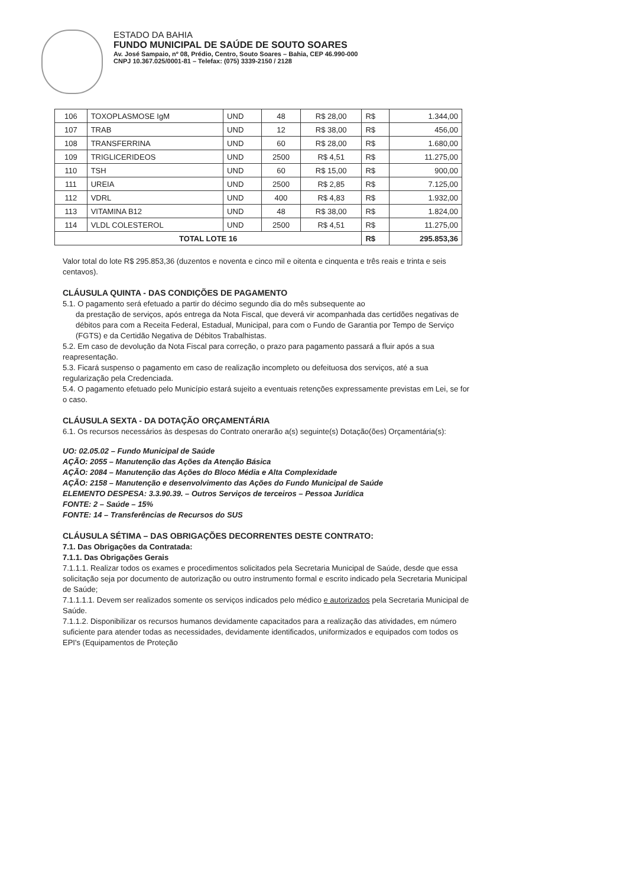ESTADO DA BAHIA
FUNDO MUNICIPAL DE SAÚDE DE SOUTO SOARES
Av. José Sampaio, nº 08, Prédio, Centro, Souto Soares – Bahia, CEP 46.990-000
CNPJ 10.367.025/0001-81 – Telefax: (075) 3339-2150 / 2128
| 106 | TOXOPLASMOSE IgM | UND | 48 | R$ 28,00 | R$ | 1.344,00 |
| 107 | TRAB | UND | 12 | R$ 38,00 | R$ | 456,00 |
| 108 | TRANSFERRINA | UND | 60 | R$ 28,00 | R$ | 1.680,00 |
| 109 | TRIGLICERIDEOS | UND | 2500 | R$ 4,51 | R$ | 11.275,00 |
| 110 | TSH | UND | 60 | R$ 15,00 | R$ | 900,00 |
| 111 | UREIA | UND | 2500 | R$ 2,85 | R$ | 7.125,00 |
| 112 | VDRL | UND | 400 | R$ 4,83 | R$ | 1.932,00 |
| 113 | VITAMINA B12 | UND | 48 | R$ 38,00 | R$ | 1.824,00 |
| 114 | VLDL COLESTEROL | UND | 2500 | R$ 4,51 | R$ | 11.275,00 |
| TOTAL LOTE 16 | | | | | R$ | 295.853,36 |
Valor total do lote R$ 295.853,36 (duzentos e noventa e cinco mil e oitenta e cinquenta e três reais e trinta e seis centavos).
CLÁUSULA QUINTA - DAS CONDIÇÕES DE PAGAMENTO
5.1. O pagamento será efetuado a partir do décimo segundo dia do mês subsequente ao
da prestação de serviços, após entrega da Nota Fiscal, que deverá vir acompanhada das certidões negativas de débitos para com a Receita Federal, Estadual, Municipal, para com o Fundo de Garantia por Tempo de Serviço (FGTS) e da Certidão Negativa de Débitos Trabalhistas.
5.2. Em caso de devolução da Nota Fiscal para correção, o prazo para pagamento passará a fluir após a sua reapresentação.
5.3. Ficará suspenso o pagamento em caso de realização incompleto ou defeituosa dos serviços, até a sua regularização pela Credenciada.
5.4. O pagamento efetuado pelo Município estará sujeito a eventuais retenções expressamente previstas em Lei, se for o caso.
CLÁUSULA SEXTA - DA DOTAÇÃO ORÇAMENTÁRIA
6.1. Os recursos necessários às despesas do Contrato onerarão a(s) seguinte(s) Dotação(ões) Orçamentária(s):
UO: 02.05.02 – Fundo Municipal de Saúde
AÇÃO: 2055 – Manutenção das Ações da Atenção Básica
AÇÃO: 2084 – Manutenção das Ações do Bloco Média e Alta Complexidade
AÇÃO: 2158 – Manutenção e desenvolvimento das Ações do Fundo Municipal de Saúde
ELEMENTO DESPESA: 3.3.90.39. – Outros Serviços de terceiros – Pessoa Jurídica
FONTE: 2 – Saúde – 15%
FONTE: 14 – Transferências de Recursos do SUS
CLÁUSULA SÉTIMA – DAS OBRIGAÇÕES DECORRENTES DESTE CONTRATO:
7.1. Das Obrigações da Contratada:
7.1.1. Das Obrigações Gerais
7.1.1.1. Realizar todos os exames e procedimentos solicitados pela Secretaria Municipal de Saúde, desde que essa solicitação seja por documento de autorização ou outro instrumento formal e escrito indicado pela Secretaria Municipal de Saúde;
7.1.1.1.1. Devem ser realizados somente os serviços indicados pelo médico e autorizados pela Secretaria Municipal de Saúde.
7.1.1.2. Disponibilizar os recursos humanos devidamente capacitados para a realização das atividades, em número suficiente para atender todas as necessidades, devidamente identificados, uniformizados e equipados com todos os EPI's (Equipamentos de Proteção